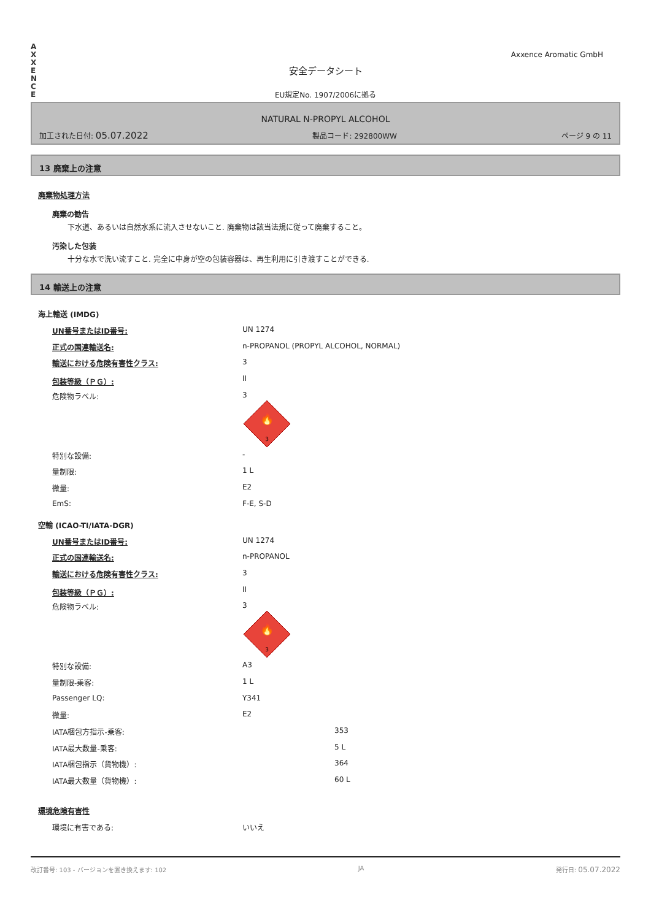A
X
X
E
N
C
E
Axxence Aromatic GmbH
安全データシート
EU規定No. 1907/2006に拠る
NATURAL N-PROPYL ALCOHOL
加工された日付: 05.07.2022 製品コード: 292800WW ページ 9 の 11
13 廃棄上の注意
廃棄物処理方法
廃棄の勧告
下水道、あるいは自然水系に流入させないこと. 廃棄物は該当法規に従って廃棄すること。
汚染した包装
十分な水で洗い流すこと. 完全に中身が空の包装容器は、再生利用に引き渡すことができる.
14 輸送上の注意
海上輸送 (IMDG)
| UN番号またはID番号: | UN 1274 |
| 正式の国連輸送名: | n-PROPANOL (PROPYL ALCOHOL, NORMAL) |
| 輸送における危険有害性クラス: | 3 |
| 包装等級（ＰＧ）: | II |
| 危険物ラベル: | 3 🔥 3 |
| 特別な設備: | - |
| 量制限: | 1 L |
| 微量: | E2 |
| EmS: | F-E, S-D |
空輸 (ICAO-TI/IATA-DGR)
| UN番号またはID番号: | UN 1274 | |
| 正式の国連輸送名: | n-PROPANOL | |
| 輸送における危険有害性クラス: | 3 | |
| 包装等級（ＰＧ）: | II | |
| 危険物ラベル: | 3 🔥 3 | |
| 特別な設備: | A3 | |
| 量制限-乗客: | 1 L | |
| Passenger LQ: | Y341 | |
| 微量: | E2 | |
| IATA梱包方指示-乗客: | | 353 |
| IATA最大数量-乗客: | | 5 L |
| IATA梱包指示（貨物機）: | | 364 |
| IATA最大数量（貨物機）: | | 60 L |
環境危険有害性
| 環境に有害である: | いいえ |
改訂番号: 103 - バージョンを置き換えます: 102 JA 発行日: 05.07.2022